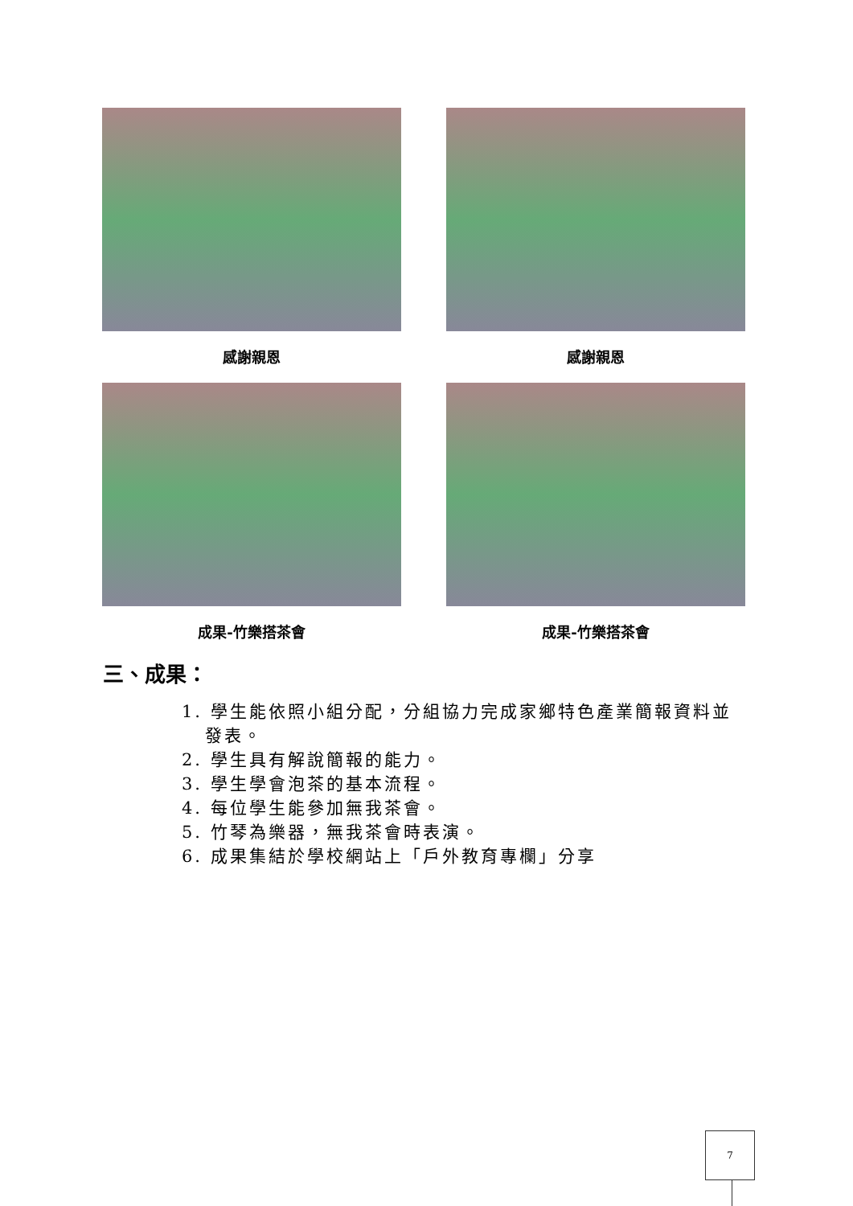感謝親恩 感謝親恩
成果-竹樂搭茶會 成果-竹樂搭茶會
三、成果：
1. 學生能依照小組分配，分組協力完成家鄉特色產業簡報資料並
發表。
2. 學生具有解說簡報的能力。
3. 學生學會泡茶的基本流程。
4. 每位學生能參加無我茶會。
5. 竹琴為樂器，無我茶會時表演。
6. 成果集結於學校網站上「戶外教育專欄」分享
7